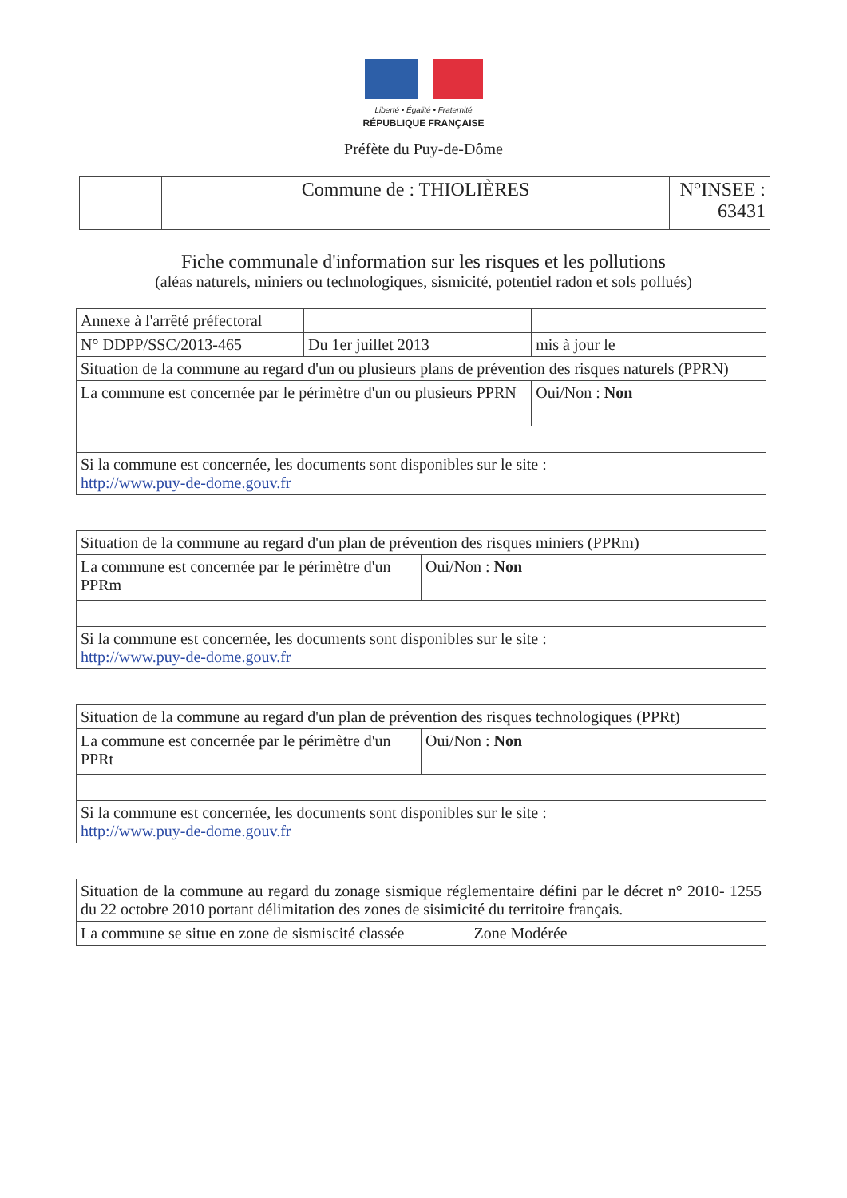Liberté • Égalité • Fraternité
RÉPUBLIQUE FRANÇAISE
Préfète du Puy-de-Dôme
| | Commune de : THIOLIÈRES | N°INSEE : 63431 |
Fiche communale d'information sur les risques et les pollutions
(aléas naturels, miniers ou technologiques, sismicité, potentiel radon et sols pollués)
| Annexe à l'arrêté préfectoral | | |
| N° DDPP/SSC/2013-465 | Du 1er juillet 2013 | mis à jour le |
| Situation de la commune au regard d'un ou plusieurs plans de prévention des risques naturels (PPRN) | | |
| La commune est concernée par le périmètre d'un ou plusieurs PPRN | | Oui/Non : Non |
| Si la commune est concernée, les documents sont disponibles sur le site : http://www.puy-de-dome.gouv.fr | | |
| Situation de la commune au regard d'un plan de prévention des risques miniers (PPRm) | |
| La commune est concernée par le périmètre d'un PPRm | Oui/Non : Non |
| Si la commune est concernée, les documents sont disponibles sur le site : http://www.puy-de-dome.gouv.fr | |
| Situation de la commune au regard d'un plan de prévention des risques technologiques (PPRt) | |
| La commune est concernée par le périmètre d'un PPRt | Oui/Non : Non |
| Si la commune est concernée, les documents sont disponibles sur le site : http://www.puy-de-dome.gouv.fr | |
| Situation de la commune au regard du zonage sismique réglementaire défini par le décret n° 2010- 1255 du 22 octobre 2010 portant délimitation des zones de sisimicité du territoire français. | |
| La commune se situe en zone de sismiscité classée | Zone Modérée |